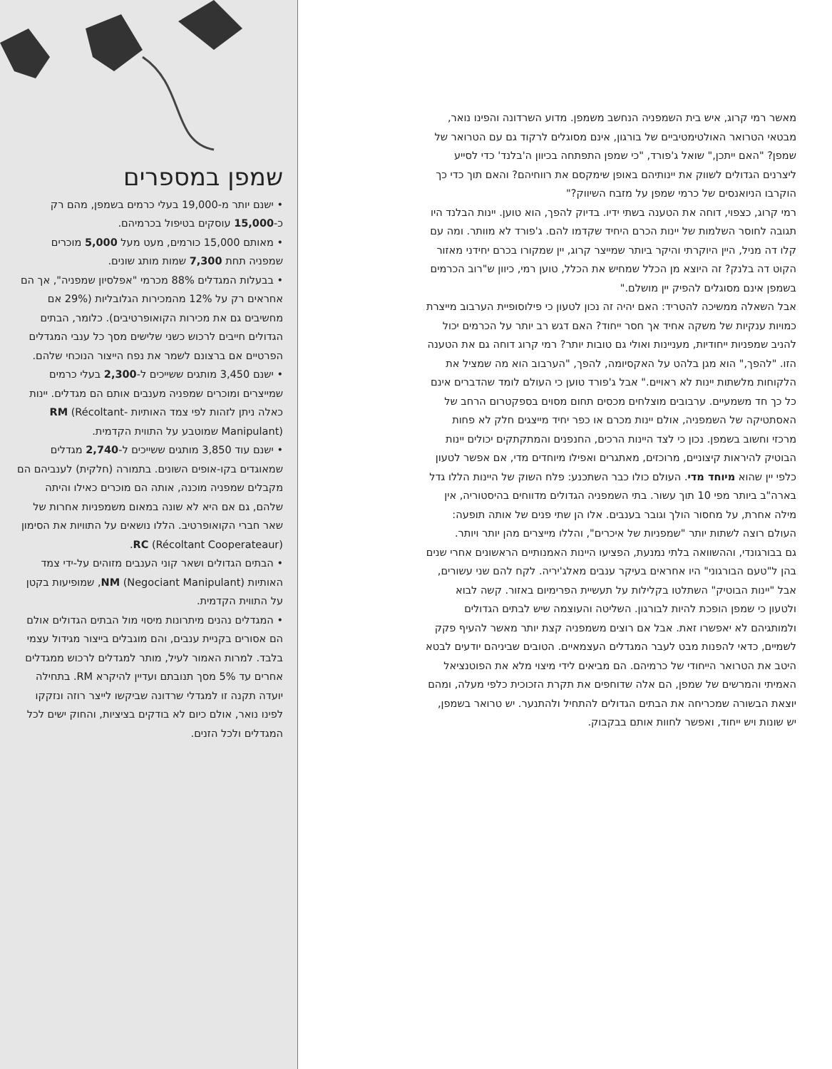מאשר רמי קרוג, איש בית השמפניה הנחשב משמפן. מדוע השרדונה והפינו נואר, מבטאי הטרואר האולטימטיביים של בורגון, אינם מסוגלים לרקוד גם עם הטרואר של שמפן? "האם ייתכן," שואל ג'פורד, "כי שמפן התפתחה בכיוון ה'בלנד' כדי לסייע ליצרנים הגדולים לשווק את יינותיהם באופן שימקסם את רווחיהם? והאם תוך כדי כך הוקרבו הניואנסים של כרמי שמפן על מזבח השיווק?"
רמי קרוג, כצפוי, דוחה את הטענה בשתי ידיו. בדיוק להפך, הוא טוען. יינות הבלנד היו תגובה לחוסר השלמות של יינות הכרם היחיד שקדמו להם. ג'פורד לא מוותר. ומה עם קלו דה מניל, היין היוקרתי והיקר ביותר שמייצר קרוג, יין שמקורו בכרם יחידני מאזור הקוט דה בלנק? זה היוצא מן הכלל שמחיש את הכלל, טוען רמי, כיוון ש"רוב הכרמים בשמפן אינם מסוגלים להפיק יין מושלם."
אבל השאלה ממשיכה להטריד: האם יהיה זה נכון לטעון כי פילוסופיית הערבוב מייצרת כמויות ענקיות של משקה אחיד אך חסר ייחוד? האם דגש רב יותר על הכרמים יכול להניב שמפניות ייחודיות, מעניינות ואולי גם טובות יותר? רמי קרוג דוחה גם את הטענה הזו. "להפך," הוא מגן בלהט על האקסיומה, להפך, "הערבוב הוא מה שמציל את הלקוחות מלשתות יינות לא ראויים." אבל ג'פורד טוען כי העולם לומד שהדברים אינם כל כך חד משמעיים. ערבובים מוצלחים מכסים תחום מסוים בספקטרום הרחב של האסתטיקה של השמפניה, אולם יינות מכרם או כפר יחיד מייצגים חלק לא פחות מרכזי וחשוב בשמפן. נכון כי לצד היינות הרכים, החנפנים והמתקתקים יכולים יינות הבוטיק להיראות קיצוניים, מרוכזים, מאתגרים ואפילו מיוחדים מדי, אם אפשר לטעון כלפי יין שהוא מיוחד מדי. העולם כולו כבר השתכנע: פלח השוק של היינות הללו גדל בארה"ב ביותר מפי 10 תוך עשור. בתי השמפניה הגדולים מדווחים בהיסטוריה, אין מילה אחרת, על מחסור הולך וגובר בענבים. אלו הן שתי פנים של אותה תופעה: העולם רוצה לשתות יותר "שמפניות של איכרים", והללו מייצרים מהן יותר ויותר.
גם בבורגונדי, וההשוואה בלתי נמנעת, הפציעו היינות האמנותיים הראשונים אחרי שנים בהן ל"טעם הבורגוני" היו אחראים בעיקר ענבים מאלג'יריה. לקח להם שני עשורים, אבל "יינות הבוטיק" השתלטו בקלילות על תעשיית הפרימיום באזור. קשה לבוא ולטעון כי שמפן הופכת להיות לבורגון. השליטה והעוצמה שיש לבתים הגדולים ולמותגיהם לא יאפשרו זאת. אבל אם רוצים משמפניה קצת יותר מאשר להעיף פקק לשמיים, כדאי להפנות מבט לעבר המגדלים העצמאיים. הטובים שביניהם יודעים לבטא היטב את הטרואר הייחודי של כרמיהם. הם מביאים לידי מיצוי מלא את הפוטנציאל האמיתי והמרשים של שמפן, הם אלה שדוחפים את תקרת הזכוכית כלפי מעלה, ומהם יוצאת הבשורה שמכריחה את הבתים הגדולים להתחיל ולהתנער. יש טרואר בשמפן, יש שונות ויש ייחוד, ואפשר לחוות אותם בבקבוק.
שמפן במספרים
• ישנם יותר מ-19,000 בעלי כרמים בשמפן, מהם רק כ-15,000 עוסקים בטיפול בכרמיהם.
• מאותם 15,000 כורמים, מעט מעל 5,000 מוכרים שמפניה תחת 7,300 שמות מותג שונים.
• בבעלות המגדלים 88% מכרמי "אפלסיון שמפניה", אך הם אחראים רק על 12% מהמכירות הגלובליות (29% אם מחשיבים גם את מכירות הקואופרטיבים). כלומר, הבתים הגדולים חייבים לרכוש כשני שלישים מסך כל ענבי המגדלים הפרטיים אם ברצונם לשמר את נפח הייצור הנוכחי שלהם.
• ישנם 3,450 מותגים ששייכים ל-2,300 בעלי כרמים שמייצרים ומוכרים שמפניה מענבים אותם הם מגדלים. יינות כאלה ניתן לזהות לפי צמד האותיות RM (Récoltant-Manipulant) שמוטבע על התווית הקדמית.
• ישנם עוד 3,850 מותגים ששייכים ל-2,740 מגדלים שמאוגדים בקו-אופים השונים. בתמורה (חלקית) לענביהם הם מקבלים שמפניה מוכנה, אותה הם מוכרים כאילו והיתה שלהם, גם אם היא לא שונה במאום משמפניות אחרות של שאר חברי הקואופרטיב. הללו נושאים על התוויות את הסימון RC (Récoltant Cooperateaur).
• הבתים הגדולים ושאר קוני הענבים מזוהים על-ידי צמד האותיות NM (Negociant Manipulant), שמופיעות בקטן על התווית הקדמית.
• המגדלים נהנים מיתרונות מיסוי מול הבתים הגדולים אולם הם אסורים בקניית ענבים, והם מוגבלים בייצור מגידול עצמי בלבד. למרות האמור לעיל, מותר למגדלים לרכוש ממגדלים אחרים עד 5% מסך תנובתם ועדיין להיקרא RM. בתחילה יועדה תקנה זו למגדלי שרדונה שביקשו לייצר רוזה ונזקקו לפינו נואר, אולם כיום לא בודקים בציציות, והחוק ישים לכל המגדלים ולכל הזנים.